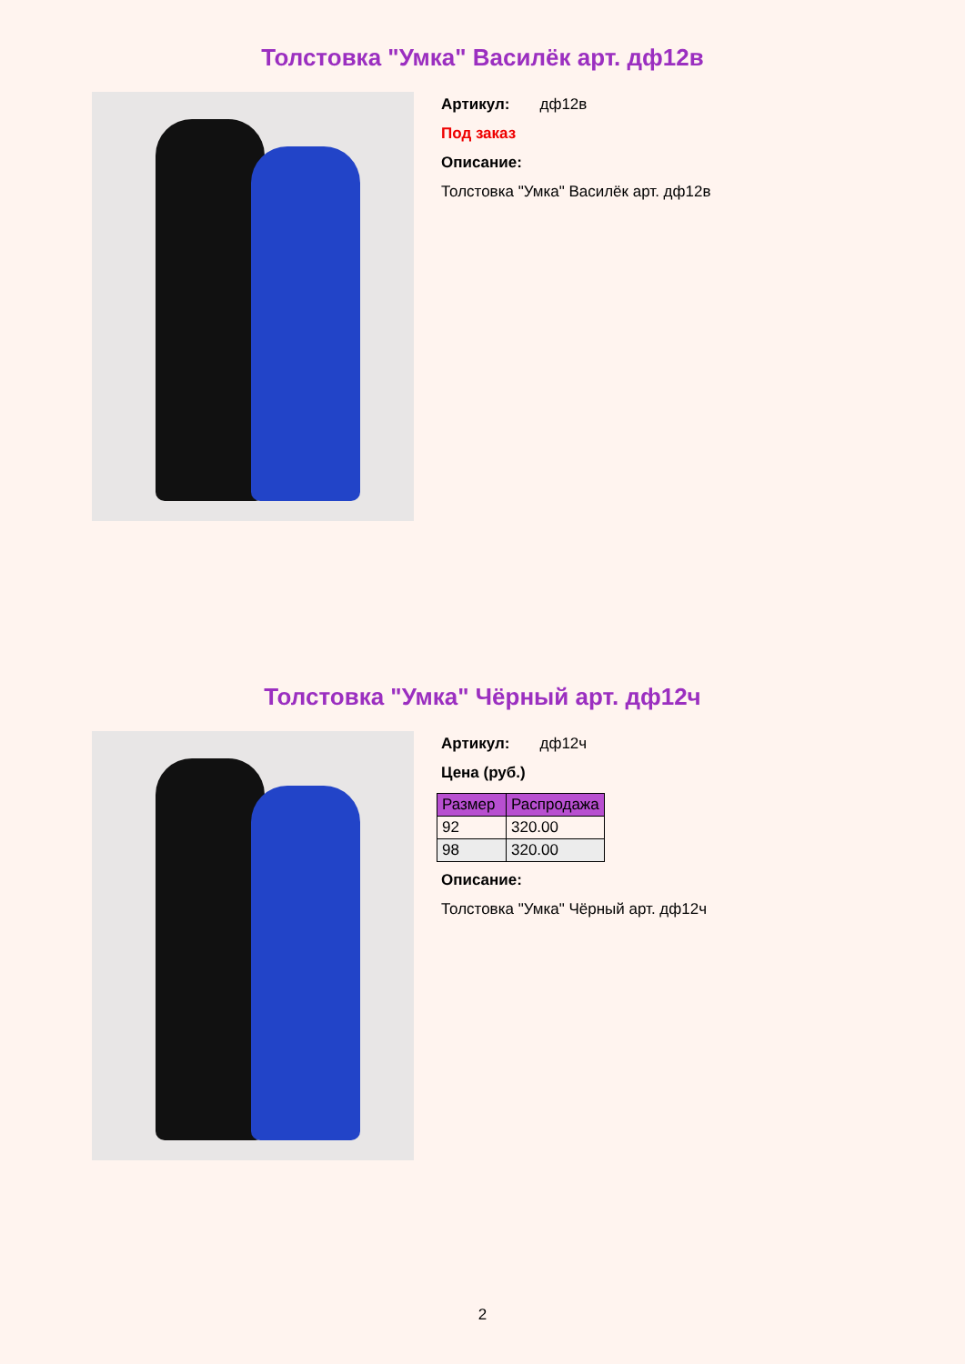Толстовка "Умка" Василёк арт. дф12в
Артикул: дф12в
Под заказ
Описание:
Толстовка "Умка" Василёк арт. дф12в
Толстовка "Умка" Чёрный арт. дф12ч
Артикул: дф12ч
Цена (руб.)
| Размер | Распродажа |
| --- | --- |
| 92 | 320.00 |
| 98 | 320.00 |
Описание:
Толстовка "Умка" Чёрный арт. дф12ч
2